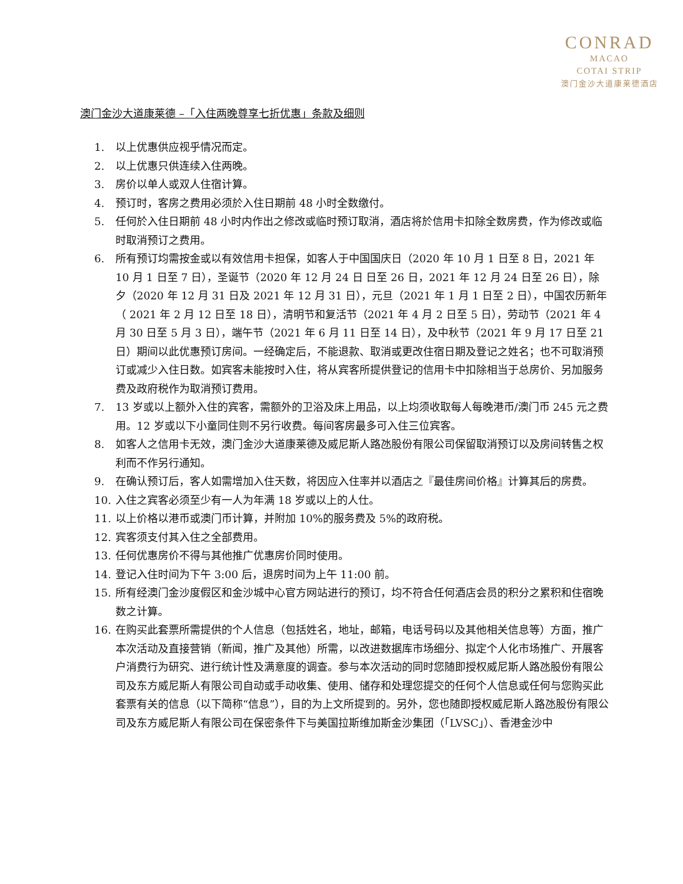CONRAD
MACAO
COTAI STRIP
澳门金沙大道康莱德酒店
澳门金沙大道康莱德 –「入住两晚尊享七折优惠」条款及细则
1. 以上优惠供应视乎情况而定。
2. 以上优惠只供连续入住两晚。
3. 房价以单人或双人住宿计算。
4. 预订时，客房之费用必须於入住日期前 48 小时全数缴付。
5. 任何於入住日期前 48 小时内作出之修改或临时预订取消，酒店将於信用卡扣除全数房费，作为修改或临时取消预订之费用。
6. 所有预订均需按金或以有效信用卡担保，如客人于中国国庆日（2020 年 10 月 1 日至 8 日，2021 年 10 月 1 日至 7 日），圣诞节（2020 年 12 月 24 日 日至 26 日，2021 年 12 月 24 日至 26 日），除夕（2020 年 12 月 31 日及 2021 年 12 月 31 日），元旦（2021 年 1 月 1 日至 2 日），中国农历新年（ 2021 年 2 月 12 日至 18 日），清明节和复活节（2021 年 4 月 2 日至 5 日），劳动节（2021 年 4 月 30 日至 5 月 3 日），端午节（2021 年 6 月 11 日至 14 日），及中秋节（2021 年 9 月 17 日至 21 日）期间以此优惠预订房间。一经确定后，不能退款、取消或更改住宿日期及登记之姓名；也不可取消预订或减少入住日数。如宾客未能按时入住，将从宾客所提供登记的信用卡中扣除相当于总房价、另加服务费及政府税作为取消预订费用。
7. 13 岁或以上额外入住的宾客，需额外的卫浴及床上用品，以上均须收取每人每晚港币/澳门币 245 元之费用。12 岁或以下小童同住则不另行收费。每间客房最多可入住三位宾客。
8. 如客人之信用卡无效，澳门金沙大道康莱德及威尼斯人路氹股份有限公司保留取消预订以及房间转售之权利而不作另行通知。
9. 在确认预订后，客人如需增加入住天数，将因应入住率并以酒店之『最佳房间价格』计算其后的房费。
10. 入住之宾客必须至少有一人为年满 18 岁或以上的人仕。
11. 以上价格以港币或澳门币计算，并附加 10%的服务费及 5%的政府税。
12. 宾客须支付其入住之全部费用。
13. 任何优惠房价不得与其他推广优惠房价同时使用。
14. 登记入住时间为下午 3:00 后，退房时间为上午 11:00 前。
15. 所有经澳门金沙度假区和金沙城中心官方网站进行的预订，均不符合任何酒店会员的积分之累积和住宿晚数之计算。
16. 在购买此套票所需提供的个人信息（包括姓名，地址，邮箱，电话号码以及其他相关信息等）方面，推广本次活动及直接营销（新闻，推广及其他）所需，以改进数据库市场细分、拟定个人化市场推广、开展客户消费行为研究、进行统计性及满意度的调查。参与本次活动的同时您随即授权威尼斯人路氹股份有限公司及东方威尼斯人有限公司自动或手动收集、使用、储存和处理您提交的任何个人信息或任何与您购买此套票有关的信息（以下简称“信息”），目的为上文所提到的。另外，您也随即授权威尼斯人路氹股份有限公司及东方威尼斯人有限公司在保密条件下与美国拉斯维加斯金沙集团（「LVSC」）、香港金沙中